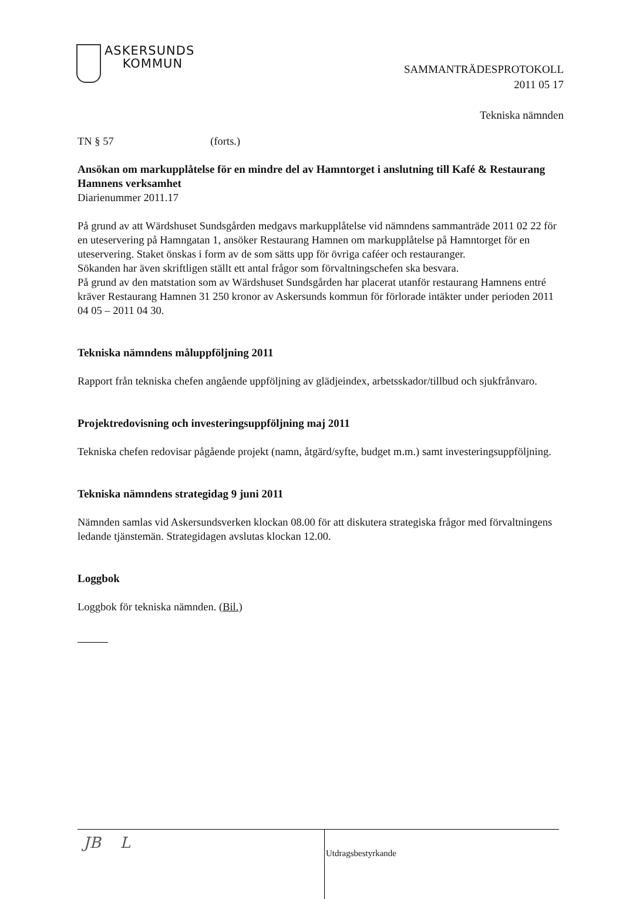ASKERSUNDS
KOMMUN
SAMMANTRÄDESPROTOKOLL
2011 05 17
Tekniska nämnden
TN § 57 (forts.)
Ansökan om markupplåtelse för en mindre del av Hamntorget i anslutning till Kafé & Restaurang Hamnens verksamhet
Diarienummer 2011.17
På grund av att Wärdshuset Sundsgården medgavs markupplåtelse vid nämndens sammanträde 2011 02 22 för en uteservering på Hamngatan 1, ansöker Restaurang Hamnen om markupplåtelse på Hamntorget för en uteservering. Staket önskas i form av de som sätts upp för övriga caféer och restauranger.
Sökanden har även skriftligen ställt ett antal frågor som förvaltningschefen ska besvara.
På grund av den matstation som av Wärdshuset Sundsgården har placerat utanför restaurang Hamnens entré kräver Restaurang Hamnen 31 250 kronor av Askersunds kommun för förlorade intäkter under perioden 2011 04 05 – 2011 04 30.
Tekniska nämndens måluppföljning 2011
Rapport från tekniska chefen angående uppföljning av glädjeindex, arbetsskador/tillbud och sjukfrånvaro.
Projektredovisning och investeringsuppföljning maj 2011
Tekniska chefen redovisar pågående projekt (namn, åtgärd/syfte, budget m.m.) samt investeringsuppföljning.
Tekniska nämndens strategidag 9 juni 2011
Nämnden samlas vid Askersundsverken klockan 08.00 för att diskutera strategiska frågor med förvaltningens ledande tjänstemän. Strategidagen avslutas klockan 12.00.
Loggbok
Loggbok för tekniska nämnden. (Bil.)
JB L
Utdragsbestyrkande